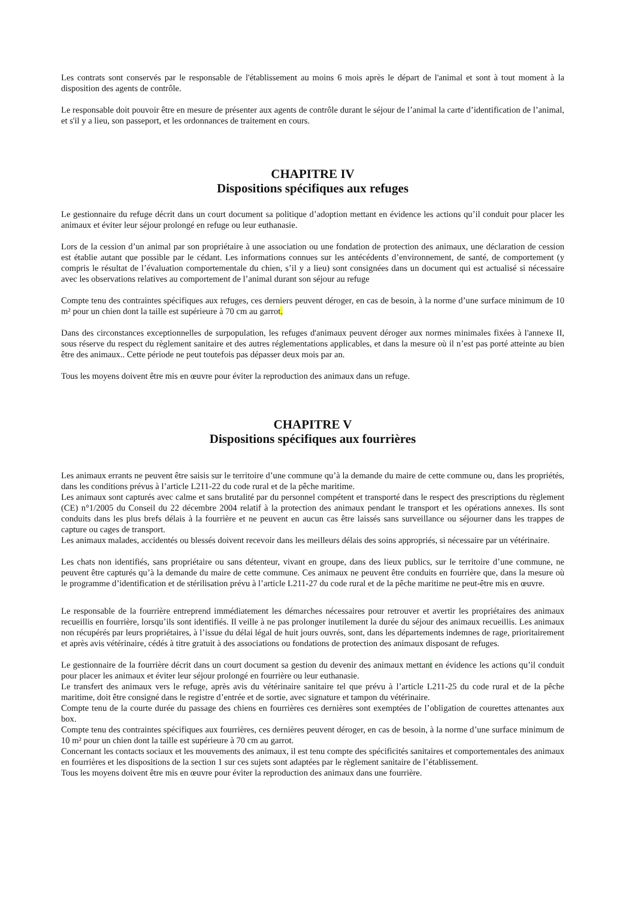Les contrats sont conservés par le responsable de l'établissement au moins 6 mois après le départ de l'animal et sont à tout moment à la disposition des agents de contrôle.
Le responsable doit pouvoir être en mesure de présenter aux agents de contrôle durant le séjour de l’animal la carte d’identification de l’animal, et s'il y a lieu, son passeport, et les ordonnances de traitement en cours.
CHAPITRE IV
Dispositions spécifiques aux refuges
Le gestionnaire du refuge décrit dans un court document sa politique d’adoption mettant en évidence les actions qu’il conduit pour placer les animaux et éviter leur séjour prolongé en refuge ou leur euthanasie.
Lors de la cession d’un animal par son propriétaire à une association ou une fondation de protection des animaux, une déclaration de cession est établie autant que possible par le cédant. Les informations connues sur les antécédents d’environnement, de santé, de comportement (y compris le résultat de l’évaluation comportementale du chien, s’il y a lieu) sont consignées dans un document qui est actualisé si nécessaire avec les observations relatives au comportement de l’animal durant son séjour au refuge
Compte tenu des contraintes spécifiques aux refuges, ces derniers peuvent déroger, en cas de besoin, à la norme d’une surface minimum de 10 m² pour un chien dont la taille est supérieure à 70 cm au garrot.
Dans des circonstances exceptionnelles de surpopulation, les refuges d'animaux peuvent déroger aux normes minimales fixées à l'annexe II, sous réserve du respect du règlement sanitaire et des autres réglementations applicables, et dans la mesure où il n’est pas porté atteinte au bien être des animaux.. Cette période ne peut toutefois pas dépasser deux mois par an.
Tous les moyens doivent être mis en œuvre pour éviter la reproduction des animaux dans un refuge.
CHAPITRE V
Dispositions spécifiques aux fourrières
Les animaux errants ne peuvent être saisis sur le territoire d’une commune qu’à la demande du maire de cette commune ou, dans les propriétés, dans les conditions prévus à l’article L211-22 du code rural et de la pêche maritime.
Les animaux sont capturés avec calme et sans brutalité par du personnel compétent et transporté dans le respect des prescriptions du règlement (CE) n°1/2005 du Conseil du 22 décembre 2004 relatif à la protection des animaux pendant le transport et les opérations annexes. Ils sont conduits dans les plus brefs délais à la fourrière et ne peuvent en aucun cas être laissés sans surveillance ou séjourner dans les trappes de capture ou cages de transport.
Les animaux malades, accidentés ou blessés doivent recevoir dans les meilleurs délais des soins appropriés, si nécessaire par un vétérinaire.
Les chats non identifiés, sans propriétaire ou sans détenteur, vivant en groupe, dans des lieux publics, sur le territoire d’une commune, ne peuvent être capturés qu’à la demande du maire de cette commune. Ces animaux ne peuvent être conduits en fourrière que, dans la mesure où le programme d’identification et de stérilisation prévu à l’article L211-27 du code rural et de la pêche maritime ne peut-être mis en œuvre.
Le responsable de la fourrière entreprend immédiatement les démarches nécessaires pour retrouver et avertir les propriétaires des animaux recueillis en fourrière, lorsqu’ils sont identifiés. Il veille à ne pas prolonger inutilement la durée du séjour des animaux recueillis. Les animaux non récupérés par leurs propriétaires, à l’issue du délai légal de huit jours ouvrés, sont, dans les départements indemnes de rage, prioritairement et après avis vétérinaire, cédés à titre gratuit à des associations ou fondations de protection des animaux disposant de refuges.
Le gestionnaire de la fourrière décrit dans un court document sa gestion du devenir des animaux mettant en évidence les actions qu’il conduit pour placer les animaux et éviter leur séjour prolongé en fourrière ou leur euthanasie.
Le transfert des animaux vers le refuge, après avis du vétérinaire sanitaire tel que prévu à l’article L211-25 du code rural et de la pêche maritime, doit être consigné dans le registre d’entrée et de sortie, avec signature et tampon du vétérinaire.
Compte tenu de la courte durée du passage des chiens en fourrières ces dernières sont exemptées de l’obligation de courettes attenantes aux box.
Compte tenu des contraintes spécifiques aux fourrières, ces dernières peuvent déroger, en cas de besoin, à la norme d’une surface minimum de 10 m² pour un chien dont la taille est supérieure à 70 cm au garrot.
Concernant les contacts sociaux et les mouvements des animaux, il est tenu compte des spécificités sanitaires et comportementales des animaux en fourrières et les dispositions de la section 1 sur ces sujets sont adaptées par le règlement sanitaire de l’établissement.
Tous les moyens doivent être mis en œuvre pour éviter la reproduction des animaux dans une fourrière.